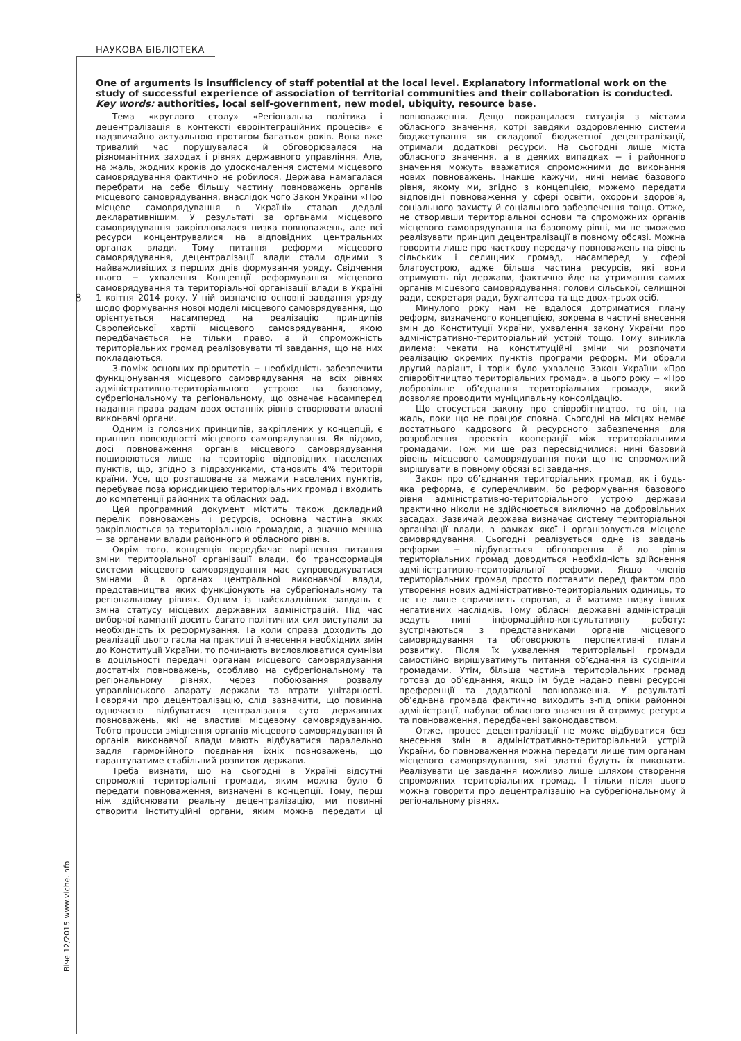НАУКОВА БІБЛІОТЕКА
8
Віче 12/2015 www.viche.info
One of arguments is insufficiency of staff potential at the local level. Explanatory informational work on the study of successful experience of association of territorial communities and their collaboration is conducted.
Key words: authorities, local self-government, new model, ubiquity, resource base.
Тема «круглого столу» «Регіональна політика і децентралізація в контексті євроінтеграційних процесів» є надзвичайно актуальною протягом багатьох років. Вона вже тривалий час порушувалася й обговорювалася на різноманітних заходах і рівнях державного управління. Але, на жаль, жодних кроків до удосконалення системи місцевого самоврядування фактично не робилося. Держава намагалася перебрати на себе більшу частину повноважень органів місцевого самоврядування, внаслідок чого Закон України «Про місцеве самоврядування в Україні» ставав дедалі декларативнішим. У результаті за органами місцевого самоврядування закріплювалася низка повноважень, але всі ресурси концентрувалися на відповідних центральних органах влади. Тому питання реформи місцевого самоврядування, децентралізації влади стали одними з найважливіших з перших днів формування уряду. Свідчення цього − ухвалення Концепції реформування місцевого самоврядування та територіальної організації влади в Україні 1 квітня 2014 року. У ній визначено основні завдання уряду щодо формування нової моделі місцевого самоврядування, що орієнтується насамперед на реалізацію принципів Європейської хартії місцевого самоврядування, якою передбачається не тільки право, а й спроможність територіальних громад реалізовувати ті завдання, що на них покладаються.
З-поміж основних пріоритетів − необхідність забезпечити функціонування місцевого самоврядування на всіх рівнях адміністративно-територіального устрою: на базовому, субрегіональному та регіональному, що означає насамперед надання права радам двох останніх рівнів створювати власні виконавчі органи.
Одним із головних принципів, закріплених у концепції, є принцип повсюдності місцевого самоврядування. Як відомо, досі повноваження органів місцевого самоврядування поширюються лише на територію відповідних населених пунктів, що, згідно з підрахунками, становить 4% території країни. Усе, що розташоване за межами населених пунктів, перебуває поза юрисдикцією територіальних громад і входить до компетенції районних та обласних рад.
Цей програмний документ містить також докладний перелік повноважень і ресурсів, основна частина яких закріплюється за територіальною громадою, а значно менша − за органами влади районного й обласного рівнів.
Окрім того, концепція передбачає вирішення питання зміни територіальної організації влади, бо трансформація системи місцевого самоврядування має супроводжуватися змінами й в органах центральної виконавчої влади, представництва яких функціонують на субрегіональному та регіональному рівнях. Одним із найскладніших завдань є зміна статусу місцевих державних адміністрацій. Під час виборчої кампанії досить багато політичних сил виступали за необхідність їх реформування. Та коли справа доходить до реалізації цього гасла на практиці й внесення необхідних змін до Конституції України, то починають висловлюватися сумніви в доцільності передачі органам місцевого самоврядування достатніх повноважень, особливо на субрегіональному та регіональному рівнях, через побоювання розвалу управлінського апарату держави та втрати унітарності. Говорячи про децентралізацію, слід зазначити, що повинна одночасно відбуватися централізація суто державних повноважень, які не властиві місцевому самоврядуванню. Тобто процеси зміцнення органів місцевого самоврядування й органів виконавчої влади мають відбуватися паралельно задля гармонійного поєднання їхніх повноважень, що гарантуватиме стабільний розвиток держави.
Треба визнати, що на сьогодні в Україні відсутні спроможні територіальні громади, яким можна було б передати повноваження, визначені в концепції. Тому, перш ніж здійснювати реальну децентралізацію, ми повинні створити інституційні органи, яким можна передати ці повноваження. Дещо покращилася ситуація з містами обласного значення, котрі завдяки оздоровленню системи бюджетування як складової бюджетної децентралізації, отримали додаткові ресурси. На сьогодні лише міста обласного значення, а в деяких випадках − і районного значення можуть вважатися спроможними до виконання нових повноважень. Інакше кажучи, нині немає базового рівня, якому ми, згідно з концепцією, можемо передати відповідні повноваження у сфері освіти, охорони здоров’я, соціального захисту й соціального забезпечення тощо. Отже, не створивши територіальної основи та спроможних органів місцевого самоврядування на базовому рівні, ми не зможемо реалізувати принцип децентралізації в повному обсязі. Можна говорити лише про часткову передачу повноважень на рівень сільських і селищних громад, насамперед у сфері благоустрою, адже більша частина ресурсів, які вони отримують від держави, фактично йде на утримання самих органів місцевого самоврядування: голови сільської, селищної ради, секретаря ради, бухгалтера та ще двох-трьох осіб.
Минулого року нам не вдалося дотриматися плану реформ, визначеного концепцією, зокрема в частині внесення змін до Конституції України, ухвалення закону України про адміністративно-територіальний устрій тощо. Тому виникла дилема: чекати на конституційні зміни чи розпочати реалізацію окремих пунктів програми реформ. Ми обрали другий варіант, і торік було ухвалено Закон України «Про співробітництво територіальних громад», а цього року − «Про добровільне об’єднання територіальних громад», який дозволяє проводити муніципальну консолідацію.
Що стосується закону про співробітництво, то він, на жаль, поки що не працює сповна. Сьогодні на місцях немає достатнього кадрового й ресурсного забезпечення для розроблення проектів кооперації між територіальними громадами. Тож ми ще раз пересвідчилися: нині базовий рівень місцевого самоврядування поки що не спроможний вирішувати в повному обсязі всі завдання.
Закон про об’єднання територіальних громад, як і будь-яка реформа, є суперечливим, бо реформування базового рівня адміністративно-територіального устрою держави практично ніколи не здійснюється виключно на добровільних засадах. Зазвичай держава визначає систему територіальної організації влади, в рамках якої і організовується місцеве самоврядування. Сьогодні реалізується одне із завдань реформи − відбувається обговорення й до рівня територіальних громад доводиться необхідність здійснення адміністративно-територіальної реформи. Якщо членів територіальних громад просто поставити перед фактом про утворення нових адміністративно-територіальних одиниць, то це не лише спричинить спротив, а й матиме низку інших негативних наслідків. Тому обласні державні адміністрації ведуть нині інформаційно-консультативну роботу: зустрічаються з представниками органів місцевого самоврядування та обговорюють перспективні плани розвитку. Після їх ухвалення територіальні громади самостійно вирішуватимуть питання об’єднання із сусідніми громадами. Утім, більша частина територіальних громад готова до об’єднання, якщо їм буде надано певні ресурсні преференції та додаткові повноваження. У результаті об’єднана громада фактично виходить з-під опіки районної адміністрації, набуває обласного значення й отримує ресурси та повноваження, передбачені законодавством.
Отже, процес децентралізації не може відбуватися без внесення змін в адміністративно-територіальний устрій України, бо повноваження можна передати лише тим органам місцевого самоврядування, які здатні будуть їх виконати. Реалізувати це завдання можливо лише шляхом створення спроможних територіальних громад. І тільки після цього можна говорити про децентралізацію на субрегіональному й регіональному рівнях.